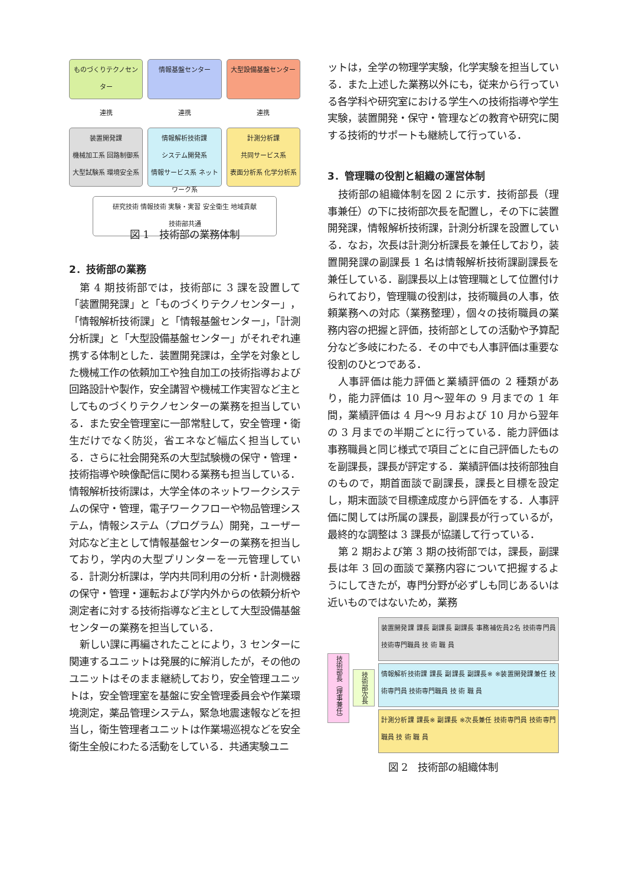ものづくりテクノセンター 情報基盤センター 大型設備基盤センター
連携 連携 連携
装置開発課
機械加工系 回路制御系
大型試験系 環境安全系
情報解析技術課
システム開発系
情報サービス系 ネットワーク系
計測分析課
共同サービス系
表面分析系 化学分析系
研究技術 情報技術 実験・実習 安全衛生 地域貢献
技術部共通
図 1　技術部の業務体制
2．技術部の業務
第 4 期技術部では，技術部に 3 課を設置して「装置開発課」と「ものづくりテクノセンター」，「情報解析技術課」と「情報基盤センター」，「計測分析課」と「大型設備基盤センター」がそれぞれ連携する体制とした．装置開発課は，全学を対象とした機械工作の依頼加工や独自加工の技術指導および回路設計や製作，安全講習や機械工作実習など主としてものづくりテクノセンターの業務を担当している．また安全管理室に一部常駐して，安全管理・衛生だけでなく防災，省エネなど幅広く担当している．さらに社会開発系の大型試験機の保守・管理・技術指導や映像配信に関わる業務も担当している．情報解析技術課は，大学全体のネットワークシステムの保守・管理，電子ワークフローや物品管理システム，情報システム（プログラム）開発，ユーザー対応など主として情報基盤センターの業務を担当しており，学内の大型プリンターを一元管理している．計測分析課は，学内共同利用の分析・計測機器の保守・管理・運転および学内外からの依頼分析や測定者に対する技術指導など主として大型設備基盤センターの業務を担当している．
新しい課に再編されたことにより，3 センターに関連するユニットは発展的に解消したが，その他のユニットはそのまま継続しており，安全管理ユニットは，安全管理室を基盤に安全管理委員会や作業環境測定，薬品管理システム，緊急地震速報などを担当し，衛生管理者ユニットは作業場巡視などを安全衛生全般にわたる活動をしている．共通実験ユニ
ットは，全学の物理学実験，化学実験を担当している．また上述した業務以外にも，従来から行っている各学科や研究室における学生への技術指導や学生実験，装置開発・保守・管理などの教育や研究に関する技術的サポートも継続して行っている．
3．管理職の役割と組織の運営体制
技術部の組織体制を図 2 に示す．技術部長（理事兼任）の下に技術部次長を配置し，その下に装置開発課，情報解析技術課，計測分析課を設置している．なお，次長は計測分析課長を兼任しており，装置開発課の副課長 1 名は情報解析技術課副課長を兼任している．副課長以上は管理職として位置付けられており，管理職の役割は，技術職員の人事，依頼業務への対応（業務整理），個々の技術職員の業務内容の把握と評価，技術部としての活動や予算配分など多岐にわたる．その中でも人事評価は重要な役割のひとつである．
人事評価は能力評価と業績評価の 2 種類があり，能力評価は 10 月～翌年の 9 月までの 1 年間，業績評価は 4 月～9 月および 10 月から翌年の 3 月までの半期ごとに行っている．能力評価は事務職員と同じ様式で項目ごとに自己評価したものを副課長，課長が評定する．業績評価は技術部独自のもので，期首面談で副課長，課長と目標を設定し，期末面談で目標達成度から評価をする．人事評価に関しては所属の課長，副課長が行っているが，最終的な調整は 3 課長が協議して行っている．
第 2 期および第 3 期の技術部では，課長，副課長は年 3 回の面談で業務内容について把握するようにしてきたが，専門分野が必ずしも同じあるいは近いものではないため，業務
技術部長（理事兼任）
技術部次長
装置開発課 課長 副課長 副課長 事務補佐員2名 技術専門員 技術専門職員 技 術 職 員
情報解析技術課 課長 副課長 副課長※ ※装置開発課兼任 技術専門員 技術専門職員 技 術 職 員
計測分析課 課長※ 副課長 ※次長兼任 技術専門員 技術専門職員 技 術 職 員
図 2　技術部の組織体制